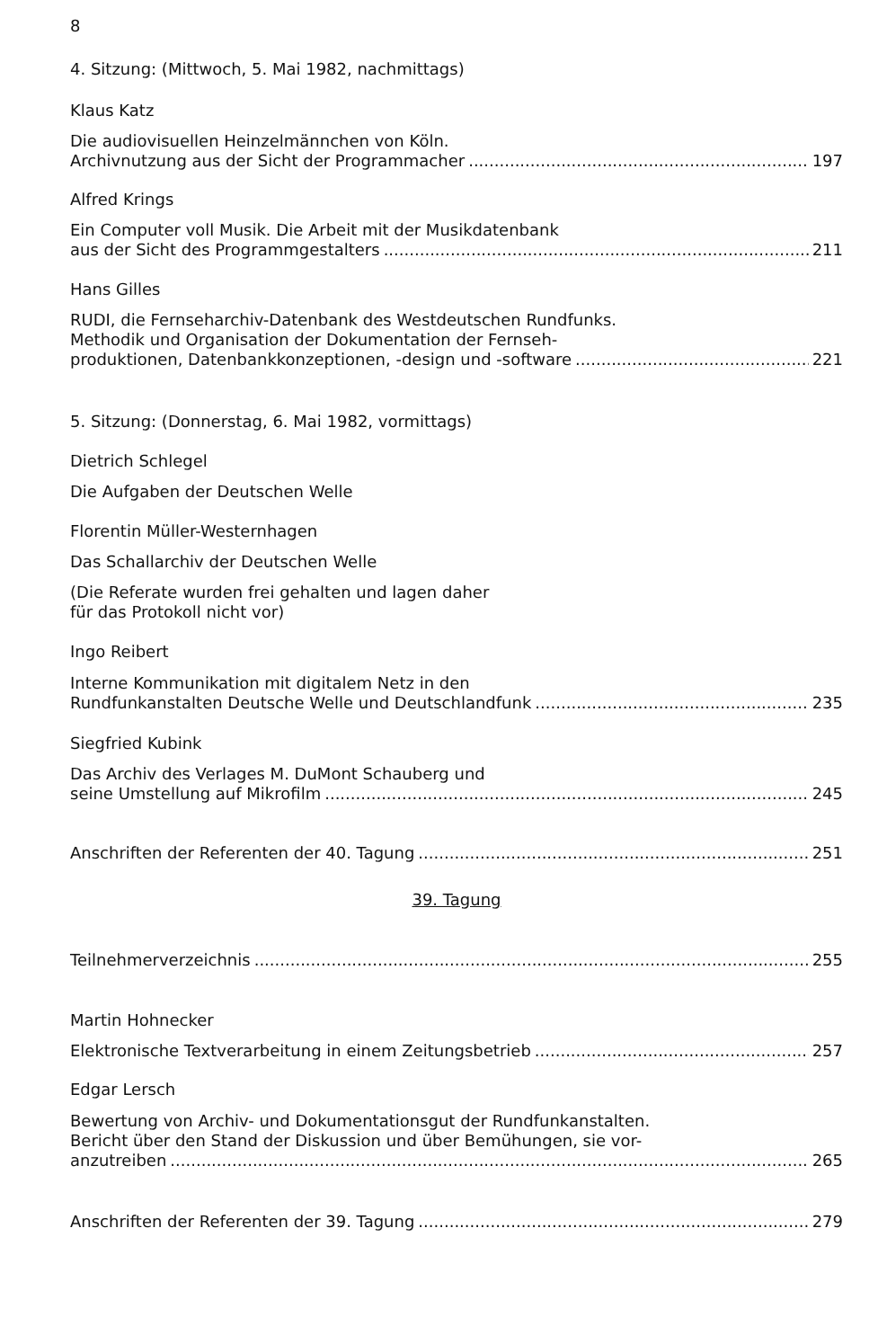8
4. Sitzung: (Mittwoch, 5. Mai 1982, nachmittags)
Klaus Katz
Die audiovisuellen Heinzelmännchen von Köln.
Archivnutzung aus der Sicht der Programmacher 197
Alfred Krings
Ein Computer voll Musik. Die Arbeit mit der Musikdatenbank
aus der Sicht des Programmgestalters 211
Hans Gilles
RUDI, die Fernseharchiv-Datenbank des Westdeutschen Rundfunks.
Methodik und Organisation der Dokumentation der Fernseh-
produktionen, Datenbankkonzeptionen, -design und -software 221
5. Sitzung: (Donnerstag, 6. Mai 1982, vormittags)
Dietrich Schlegel
Die Aufgaben der Deutschen Welle
Florentin Müller-Westernhagen
Das Schallarchiv der Deutschen Welle
(Die Referate wurden frei gehalten und lagen daher
für das Protokoll nicht vor)
Ingo Reibert
Interne Kommunikation mit digitalem Netz in den
Rundfunkanstalten Deutsche Welle und Deutschlandfunk 235
Siegfried Kubink
Das Archiv des Verlages M. DuMont Schauberg und
seine Umstellung auf Mikrofilm 245
Anschriften der Referenten der 40. Tagung 251
39. Tagung
Teilnehmerverzeichnis 255
Martin Hohnecker
Elektronische Textverarbeitung in einem Zeitungsbetrieb 257
Edgar Lersch
Bewertung von Archiv- und Dokumentationsgut der Rundfunkanstalten.
Bericht über den Stand der Diskussion und über Bemühungen, sie vor-
anzutreiben 265
Anschriften der Referenten der 39. Tagung 279